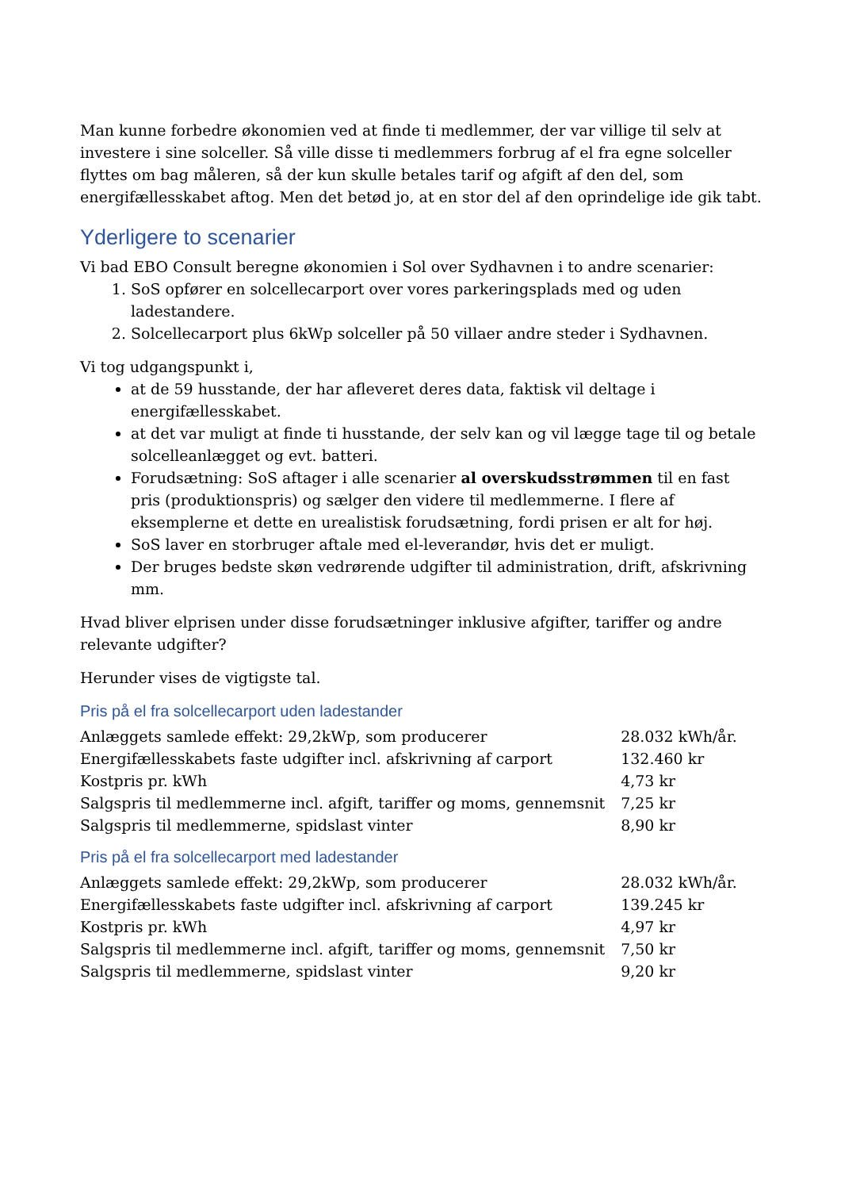Man kunne forbedre økonomien ved at finde ti medlemmer, der var villige til selv at investere i sine solceller. Så ville disse ti medlemmers forbrug af el fra egne solceller flyttes om bag måleren, så der kun skulle betales tarif og afgift af den del, som energifællesskabet aftog. Men det betød jo, at en stor del af den oprindelige ide gik tabt.
Yderligere to scenarier
Vi bad EBO Consult beregne økonomien i Sol over Sydhavnen i to andre scenarier:
1. SoS opfører en solcellecarport over vores parkeringsplads med og uden ladestandere.
2. Solcellecarport plus 6kWp solceller på 50 villaer andre steder i Sydhavnen.
Vi tog udgangspunkt i,
at de 59 husstande, der har afleveret deres data, faktisk vil deltage i energifællesskabet.
at det var muligt at finde ti husstande, der selv kan og vil lægge tage til og betale solcelleanlægget og evt. batteri.
Forudsætning: SoS aftager i alle scenarier al overskudsstrømmen til en fast pris (produktionspris) og sælger den videre til medlemmerne. I flere af eksemplerne et dette en urealistisk forudsætning, fordi prisen er alt for høj.
SoS laver en storbruger aftale med el-leverandør, hvis det er muligt.
Der bruges bedste skøn vedrørende udgifter til administration, drift, afskrivning mm.
Hvad bliver elprisen under disse forudsætninger inklusive afgifter, tariffer og andre relevante udgifter?
Herunder vises de vigtigste tal.
Pris på el fra solcellecarport uden ladestander
| Anlæggets samlede effekt: 29,2kWp, som producerer | 28.032 kWh/år. |
| Energifællesskabets faste udgifter incl. afskrivning af carport | 132.460 kr |
| Kostpris pr. kWh | 4,73 kr |
| Salgspris til medlemmerne incl. afgift, tariffer og moms, gennemsnit | 7,25 kr |
| Salgspris til medlemmerne, spidslast vinter | 8,90 kr |
Pris på el fra solcellecarport med ladestander
| Anlæggets samlede effekt: 29,2kWp, som producerer | 28.032 kWh/år. |
| Energifællesskabets faste udgifter incl. afskrivning af carport | 139.245 kr |
| Kostpris pr. kWh | 4,97 kr |
| Salgspris til medlemmerne incl. afgift, tariffer og moms, gennemsnit | 7,50 kr |
| Salgspris til medlemmerne, spidslast vinter | 9,20 kr |